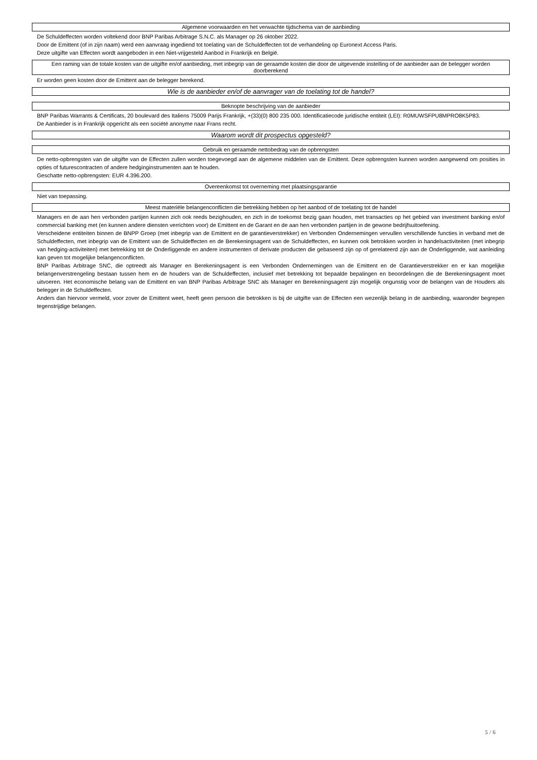Algemene voorwaarden en het verwachte tijdschema van de aanbieding
De Schuldeffecten worden voltekend door BNP Paribas Arbitrage S.N.C. als Manager op 26 oktober 2022.
Door de Emittent (of in zijn naam) werd een aanvraag ingediend tot toelating van de Schuldeffecten tot de verhandeling op Euronext Access Paris.
Deze uitgifte van Effecten wordt aangeboden in een Niet-vrijgesteld Aanbod in Frankrijk en België.
Een raming van de totale kosten van de uitgifte en/of aanbieding, met inbegrip van de geraamde kosten die door de uitgevende instelling of de aanbieder aan de belegger worden doorberekend
Er worden geen kosten door de Emittent aan de belegger berekend.
Wie is de aanbieder en/of de aanvrager van de toelating tot de handel?
Beknopte beschrijving van de aanbieder
BNP Paribas Warrants & Certificats, 20 boulevard des Italiens 75009 Parijs Frankrijk, +(33)(0) 800 235 000. Identificatiecode juridische entiteit (LEI): R0MUWSFPU8MPRO8K5P83.
De Aanbieder is in Frankrijk opgericht als een société anonyme naar Frans recht.
Waarom wordt dit prospectus opgesteld?
Gebruik en geraamde nettobedrag van de opbrengsten
De netto-opbrengsten van de uitgifte van de Effecten zullen worden toegevoegd aan de algemene middelen van de Emittent. Deze opbrengsten kunnen worden aangewend om posities in opties of futurescontracten of andere hedginginstrumenten aan te houden.
Geschatte netto-opbrengsten: EUR 4.396.200.
Overeenkomst tot overneming met plaatsingsgarantie
Niet van toepassing.
Meest materiële belangenconflicten die betrekking hebben op het aanbod of de toelating tot de handel
Managers en de aan hen verbonden partijen kunnen zich ook reeds bezighouden, en zich in de toekomst bezig gaan houden, met transacties op het gebied van investment banking en/of commercial banking met (en kunnen andere diensten verrichten voor) de Emittent en de Garant en de aan hen verbonden partijen in de gewone bedrijfsuitoefening.
Verscheidene entiteiten binnen de BNPP Groep (met inbegrip van de Emittent en de garantieverstrekker) en Verbonden Ondernemingen vervullen verschillende functies in verband met de Schuldeffecten, met inbegrip van de Emittent van de Schuldeffecten en de Berekeningsagent van de Schuldeffecten, en kunnen ook betrokken worden in handelsactiviteiten (met inbegrip van hedging-activiteiten) met betrekking tot de Onderliggende en andere instrumenten of derivate producten die gebaseerd zijn op of gerelateerd zijn aan de Onderliggende, wat aanleiding kan geven tot mogelijke belangenconflicten.
BNP Paribas Arbitrage SNC, die optreedt als Manager en Berekeningsagent is een Verbonden Ondernemingen van de Emittent en de Garantieverstrekker en er kan mogelijke belangenverstrengeling bestaan tussen hem en de houders van de Schuldeffecten, inclusief met betrekking tot bepaalde bepalingen en beoordelingen die de Berekeningsagent moet uitvoeren. Het economische belang van de Emittent en van BNP Paribas Arbitrage SNC als Manager en Berekeningsagent zijn mogelijk ongunstig voor de belangen van de Houders als belegger in de Schuldeffecten.
Anders dan hiervoor vermeld, voor zover de Emittent weet, heeft geen persoon die betrokken is bij de uitgifte van de Effecten een wezenlijk belang in de aanbieding, waaronder begrepen tegenstrijdige belangen.
5 / 6